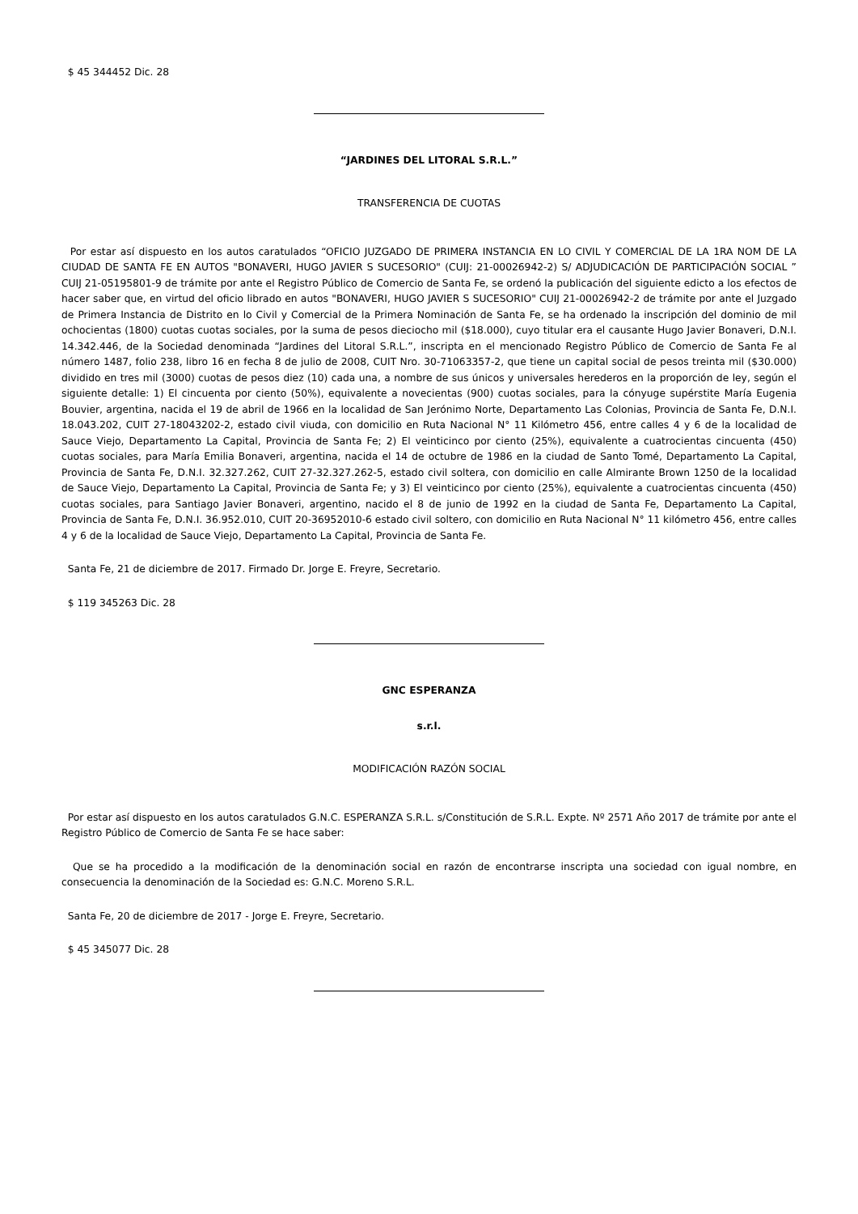$ 45 344452 Dic. 28
“JARDINES DEL LITORAL S.R.L.”
TRANSFERENCIA DE CUOTAS
Por estar así dispuesto en los autos caratulados “OFICIO JUZGADO DE PRIMERA INSTANCIA EN LO CIVIL Y COMERCIAL DE LA 1RA NOM DE LA CIUDAD DE SANTA FE EN AUTOS "BONAVERI, HUGO JAVIER S SUCESORIO" (CUIJ: 21-00026942-2) S/ ADJUDICACIÓN DE PARTICIPACIÓN SOCIAL ” CUIJ 21-05195801-9 de trámite por ante el Registro Público de Comercio de Santa Fe, se ordenó la publicación del siguiente edicto a los efectos de hacer saber que, en virtud del oficio librado en autos "BONAVERI, HUGO JAVIER S SUCESORIO" CUIJ 21-00026942-2 de trámite por ante el Juzgado de Primera Instancia de Distrito en lo Civil y Comercial de la Primera Nominación de Santa Fe, se ha ordenado la inscripción del dominio de mil ochocientas (1800) cuotas cuotas sociales, por la suma de pesos dieciocho mil ($18.000), cuyo titular era el causante Hugo Javier Bonaveri, D.N.I. 14.342.446, de la Sociedad denominada “Jardines del Litoral S.R.L.”, inscripta en el mencionado Registro Público de Comercio de Santa Fe al número 1487, folio 238, libro 16 en fecha 8 de julio de 2008, CUIT Nro. 30-71063357-2, que tiene un capital social de pesos treinta mil ($30.000) dividido en tres mil (3000) cuotas de pesos diez (10) cada una, a nombre de sus únicos y universales herederos en la proporción de ley, según el siguiente detalle: 1) El cincuenta por ciento (50%), equivalente a novecientas (900) cuotas sociales, para la cónyuge supérstite María Eugenia Bouvier, argentina, nacida el 19 de abril de 1966 en la localidad de San Jerónimo Norte, Departamento Las Colonias, Provincia de Santa Fe, D.N.I. 18.043.202, CUIT 27-18043202-2, estado civil viuda, con domicilio en Ruta Nacional N° 11 Kilómetro 456, entre calles 4 y 6 de la localidad de Sauce Viejo, Departamento La Capital, Provincia de Santa Fe; 2) El veinticinco por ciento (25%), equivalente a cuatrocientas cincuenta (450) cuotas sociales, para María Emilia Bonaveri, argentina, nacida el 14 de octubre de 1986 en la ciudad de Santo Tomé, Departamento La Capital, Provincia de Santa Fe, D.N.I. 32.327.262, CUIT 27-32.327.262-5, estado civil soltera, con domicilio en calle Almirante Brown 1250 de la localidad de Sauce Viejo, Departamento La Capital, Provincia de Santa Fe; y 3) El veinticinco por ciento (25%), equivalente a cuatrocientas cincuenta (450) cuotas sociales, para Santiago Javier Bonaveri, argentino, nacido el 8 de junio de 1992 en la ciudad de Santa Fe, Departamento La Capital, Provincia de Santa Fe, D.N.I. 36.952.010, CUIT 20-36952010-6 estado civil soltero, con domicilio en Ruta Nacional N° 11 kilómetro 456, entre calles 4 y 6 de la localidad de Sauce Viejo, Departamento La Capital, Provincia de Santa Fe.
Santa Fe, 21 de diciembre de 2017. Firmado Dr. Jorge E. Freyre, Secretario.
$ 119 345263 Dic. 28
GNC ESPERANZA
s.r.l.
MODIFICACIÓN RAZÓN SOCIAL
Por estar así dispuesto en los autos caratulados G.N.C. ESPERANZA S.R.L. s/Constitución de S.R.L. Expte. Nº 2571 Año 2017 de trámite por ante el Registro Público de Comercio de Santa Fe se hace saber:
Que se ha procedido a la modificación de la denominación social en razón de encontrarse inscripta una sociedad con igual nombre, en consecuencia la denominación de la Sociedad es: G.N.C. Moreno S.R.L.
Santa Fe, 20 de diciembre de 2017 - Jorge E. Freyre, Secretario.
$ 45 345077 Dic. 28